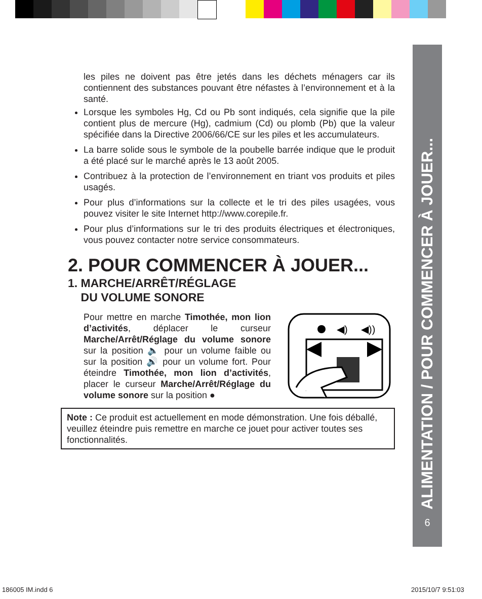ALIMENTATION / POUR COMMENCER À JOUER...
6
les piles ne doivent pas être jetés dans les déchets ménagers car ils contiennent des substances pouvant être néfastes à l’environnement et à la santé.
Lorsque les symboles Hg, Cd ou Pb sont indiqués, cela signifie que la pile contient plus de mercure (Hg), cadmium (Cd) ou plomb (Pb) que la valeur spécifiée dans la Directive 2006/66/CE sur les piles et les accumulateurs.
La barre solide sous le symbole de la poubelle barrée indique que le produit a été placé sur le marché après le 13 août 2005.
Contribuez à la protection de l’environnement en triant vos produits et piles usagés.
Pour plus d’informations sur la collecte et le tri des piles usagées, vous pouvez visiter le site Internet http://www.corepile.fr.
Pour plus d’informations sur le tri des produits électriques et électroniques, vous pouvez contacter notre service consommateurs.
2. POUR COMMENCER À JOUER...
1. MARCHE/ARRÊT/RÉGLAGE
DU VOLUME SONORE
Pour mettre en marche Timothée, mon lion d’activités, déplacer le curseur Marche/Arrêt/Réglage du volume sonore sur la position 🔈 pour un volume faible ou sur la position 🔊 pour un volume fort. Pour éteindre Timothée, mon lion d’activités, placer le curseur Marche/Arrêt/Réglage du volume sonore sur la position ●
◀)
◀))
Note : Ce produit est actuellement en mode démonstration. Une fois déballé, veuillez éteindre puis remettre en marche ce jouet pour activer toutes ses fonctionnalités.
186005 IM.indd 6 2015/10/7 9:51:03